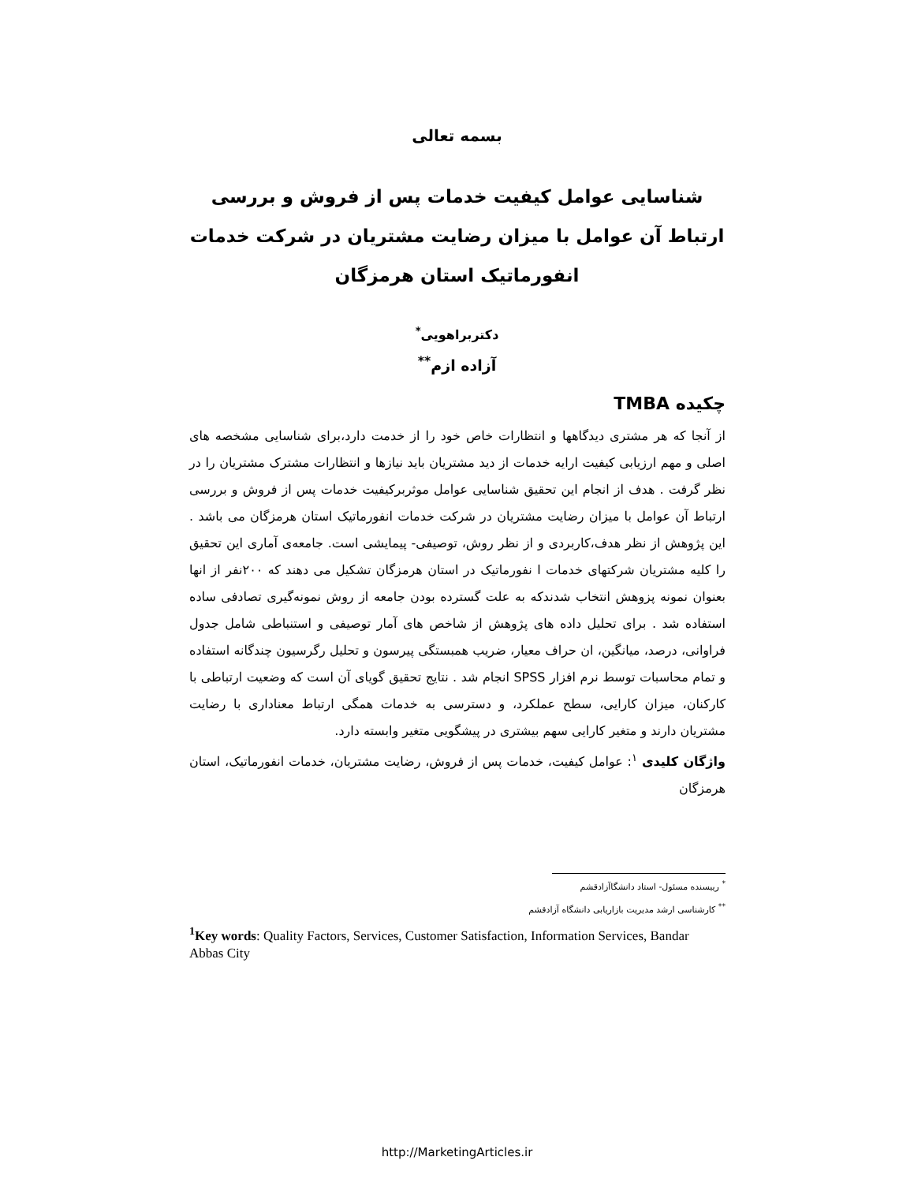بسمه تعالی
شناسایی عوامل کیفیت خدمات پس از فروش و بررسی ارتباط آن عوامل با میزان رضایت مشتریان در شرکت خدمات انفورماتیک استان هرمزگان
دکتربراهویی<sup>*</sup>
آزاده ازم<sup>**</sup>
چکیده TMBA
از آنجا که هر مشتری دیدگاهها و انتظارات خاص خود را از خدمت دارد،برای شناسایی مشخصه های اصلی و مهم ارزیابی کیفیت ارایه خدمات از دید مشتریان باید نیازها و انتظارات مشترک مشتریان را در نظر گرفت . هدف از انجام این تحقیق شناسایی عوامل موثربرکیفیت خدمات پس از فروش و بررسی ارتباط آن عوامل با میزان رضایت مشتریان در شرکت خدمات انفورماتیک استان هرمزگان می باشد . این پژوهش از نظر هدف،کاربردی و از نظر روش، توصیفی- پیمایشی است. جامعه‌ی آماری این تحقیق را کلیه مشتریان شرکتهای خدمات ا نفورماتیک در استان هرمزگان تشکیل می دهند که ۲۰۰نفر از انها بعنوان نمونه پزوهش انتخاب شدندکه به علت گسترده بودن جامعه از روش نمونه‌گیری تصادفی ساده استفاده شد . برای تحلیل داده های پژوهش از شاخص های آمار توصیفی و استنباطی شامل جدول فراوانی، درصد، میانگین، ان حراف معیار، ضریب همبستگی پیرسون و تحلیل رگرسیون چندگانه استفاده و تمام محاسبات توسط نرم افزار SPSS انجام شد . نتایج تحقیق گویای آن است که وضعیت ارتباطی با کارکنان، میزان کارایی، سطح عملکرد، و دسترسی به خدمات همگی ارتباط معناداری با رضایت مشتریان دارند و متغیر کارایی سهم بیشتری در پیشگویی متغیر وابسته دارد.
واژگان کلیدی <sup>۱</sup>: عوامل کیفیت، خدمات پس از فروش، رضایت مشتریان، خدمات انفورماتیک، استان هرمزگان
<sup>*</sup> رییسنده مسئول- استاد دانشگاآزادقشم
<sup>**</sup> کارشناسی ارشد مدیریت بازاریابی دانشگاه آزادقشم
<sup>1</sup> Key words: Quality Factors, Services, Customer Satisfaction, Information Services, Bandar Abbas City
http://MarketingArticles.ir